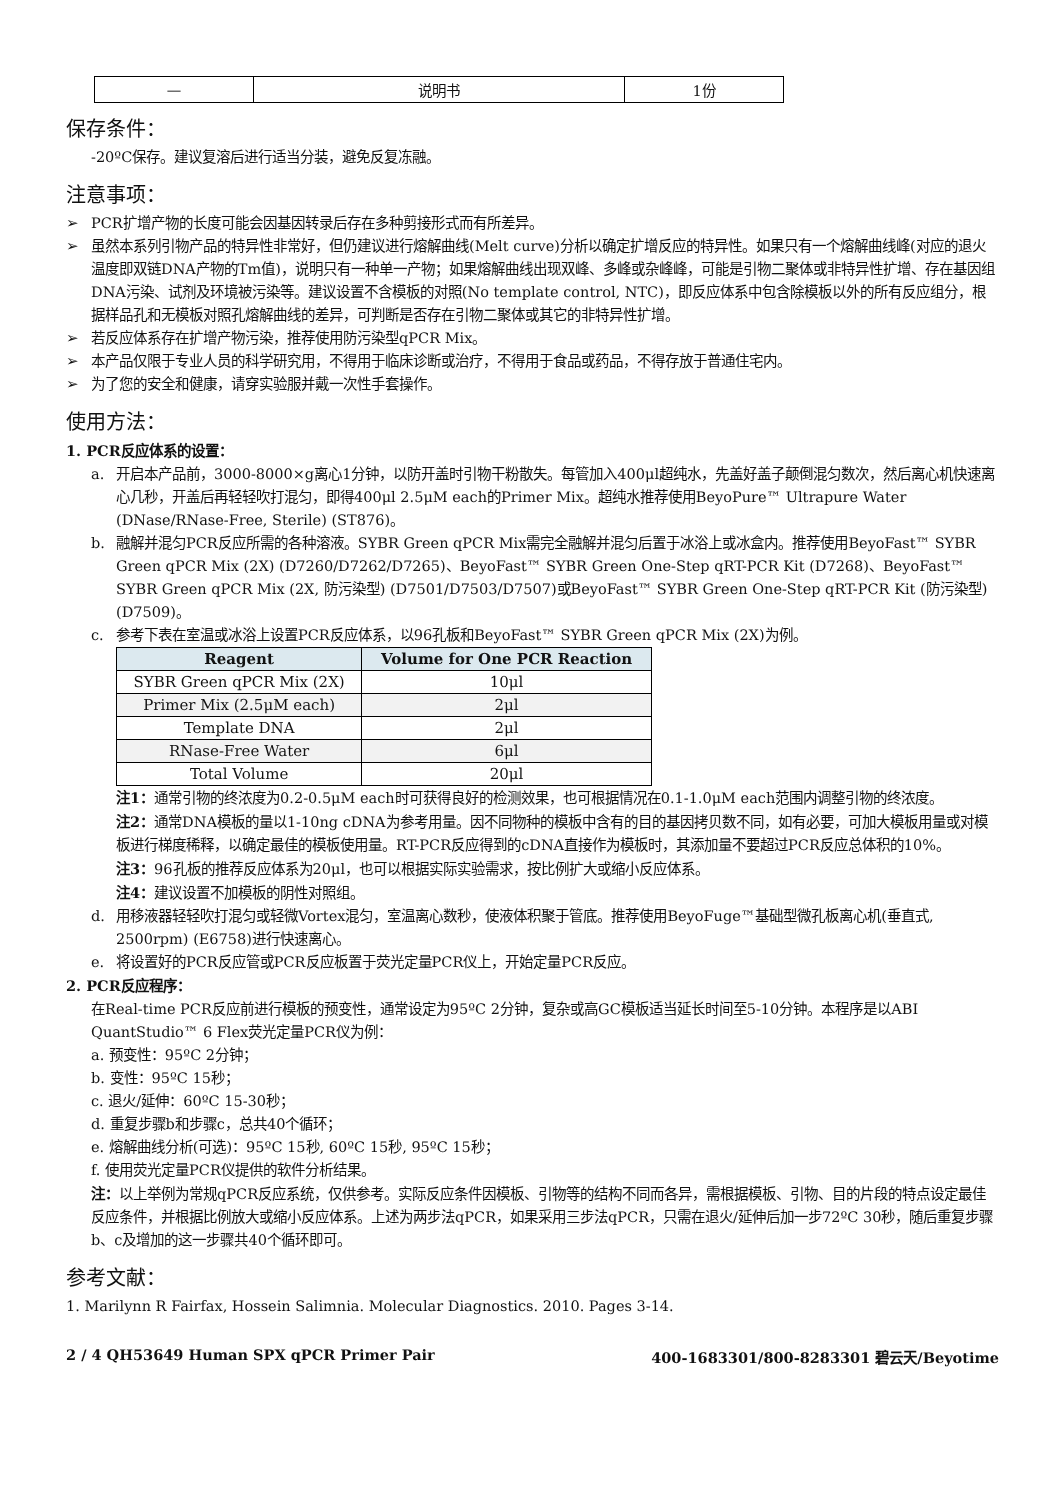| — | 说明书 | 1份 |
保存条件：
-20ºC保存。建议复溶后进行适当分装，避免反复冻融。
注意事项：
➢ PCR扩增产物的长度可能会因基因转录后存在多种剪接形式而有所差异。
➢ 虽然本系列引物产品的特异性非常好，但仍建议进行熔解曲线(Melt curve)分析以确定扩增反应的特异性。如果只有一个熔解曲线峰(对应的退火温度即双链DNA产物的Tm值)，说明只有一种单一产物；如果熔解曲线出现双峰、多峰或杂峰峰，可能是引物二聚体或非特异性扩增、存在基因组DNA污染、试剂及环境被污染等。建议设置不含模板的对照(No template control, NTC)，即反应体系中包含除模板以外的所有反应组分，根据样品孔和无模板对照孔熔解曲线的差异，可判断是否存在引物二聚体或其它的非特异性扩增。
➢ 若反应体系存在扩增产物污染，推荐使用防污染型qPCR Mix。
➢ 本产品仅限于专业人员的科学研究用，不得用于临床诊断或治疗，不得用于食品或药品，不得存放于普通住宅内。
➢ 为了您的安全和健康，请穿实验服并戴一次性手套操作。
使用方法：
1. PCR反应体系的设置：
a. 开启本产品前，3000-8000×g离心1分钟，以防开盖时引物干粉散失。每管加入400μl超纯水，先盖好盖子颠倒混匀数次，然后离心机快速离心几秒，开盖后再轻轻吹打混匀，即得400μl 2.5μM each的Primer Mix。超纯水推荐使用BeyoPure™ Ultrapure Water (DNase/RNase-Free, Sterile) (ST876)。
b. 融解并混匀PCR反应所需的各种溶液。SYBR Green qPCR Mix需完全融解并混匀后置于冰浴上或冰盒内。推荐使用BeyoFast™ SYBR Green qPCR Mix (2X) (D7260/D7262/D7265)、BeyoFast™ SYBR Green One-Step qRT-PCR Kit (D7268)、BeyoFast™ SYBR Green qPCR Mix (2X, 防污染型) (D7501/D7503/D7507)或BeyoFast™ SYBR Green One-Step qRT-PCR Kit (防污染型) (D7509)。
c. 参考下表在室温或冰浴上设置PCR反应体系，以96孔板和BeyoFast™ SYBR Green qPCR Mix (2X)为例。
| Reagent | Volume for One PCR Reaction |
| --- | --- |
| SYBR Green qPCR Mix (2X) | 10μl |
| Primer Mix (2.5μM each) | 2μl |
| Template DNA | 2μl |
| RNase-Free Water | 6μl |
| Total Volume | 20μl |
注1：通常引物的终浓度为0.2-0.5μM each时可获得良好的检测效果，也可根据情况在0.1-1.0μM each范围内调整引物的终浓度。
注2：通常DNA模板的量以1-10ng cDNA为参考用量。因不同物种的模板中含有的目的基因拷贝数不同，如有必要，可加大模板用量或对模板进行梯度稀释，以确定最佳的模板使用量。RT-PCR反应得到的cDNA直接作为模板时，其添加量不要超过PCR反应总体积的10%。
注3：96孔板的推荐反应体系为20μl，也可以根据实际实验需求，按比例扩大或缩小反应体系。
注4：建议设置不加模板的阴性对照组。
d. 用移液器轻轻吹打混匀或轻微Vortex混匀，室温离心数秒，使液体积聚于管底。推荐使用BeyoFuge™基础型微孔板离心机(垂直式, 2500rpm) (E6758)进行快速离心。
e. 将设置好的PCR反应管或PCR反应板置于荧光定量PCR仪上，开始定量PCR反应。
2. PCR反应程序：
在Real-time PCR反应前进行模板的预变性，通常设定为95ºC 2分钟，复杂或高GC模板适当延长时间至5-10分钟。本程序是以ABI QuantStudio™ 6 Flex荧光定量PCR仪为例：
a. 预变性：95ºC 2分钟；
b. 变性：95ºC 15秒；
c. 退火/延伸：60ºC 15-30秒；
d. 重复步骤b和步骤c，总共40个循环；
e. 熔解曲线分析(可选)：95ºC 15秒, 60ºC 15秒, 95ºC 15秒；
f. 使用荧光定量PCR仪提供的软件分析结果。
注：以上举例为常规qPCR反应系统，仅供参考。实际反应条件因模板、引物等的结构不同而各异，需根据模板、引物、目的片段的特点设定最佳反应条件，并根据比例放大或缩小反应体系。上述为两步法qPCR，如果采用三步法qPCR，只需在退火/延伸后加一步72ºC 30秒，随后重复步骤b、c及增加的这一步骤共40个循环即可。
参考文献：
1. Marilynn R Fairfax, Hossein Salimnia. Molecular Diagnostics. 2010. Pages 3-14.
2 / 4 QH53649 Human SPX qPCR Primer Pair 400-1683301/800-8283301 碧云天/Beyotime